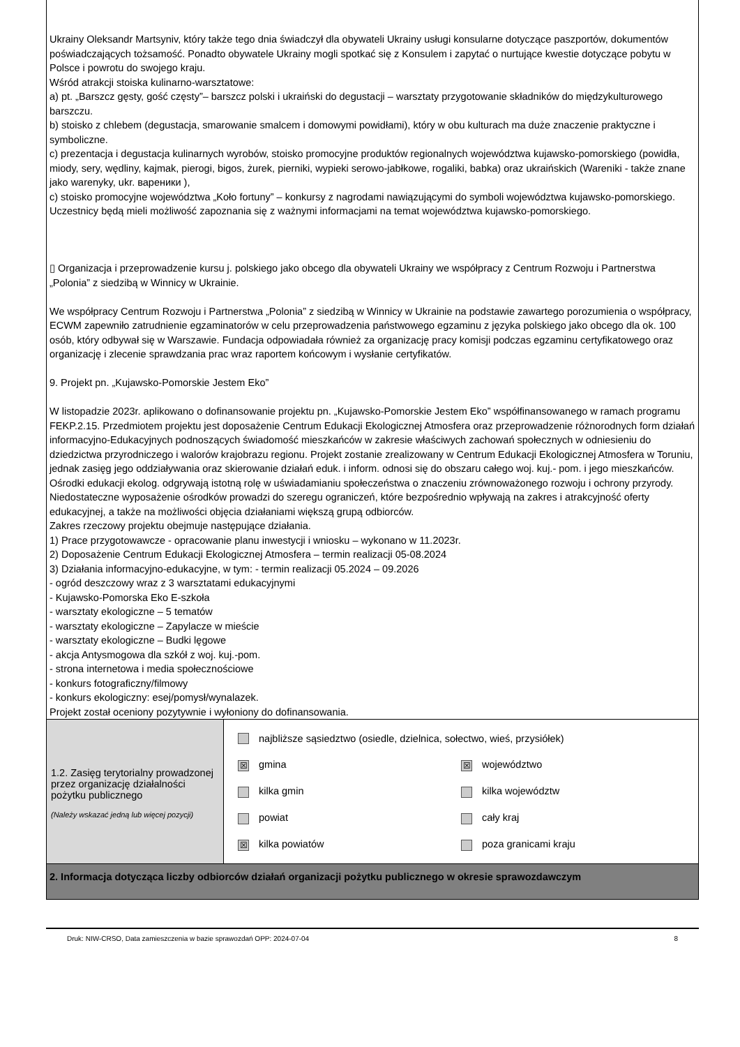Ukrainy Oleksandr Martsyniv, który także tego dnia świadczył dla obywateli Ukrainy usługi konsularne dotyczące paszportów, dokumentów poświadczających tożsamość. Ponadto obywatele Ukrainy mogli spotkać się z Konsulem i zapytać o nurtujące kwestie dotyczące pobytu w Polsce i powrotu do swojego kraju.
Wśród atrakcji stoiska kulinarno-warsztatowe:
a) pt. „Barszcz gęsty, gość częsty”– barszcz polski i ukraiński do degustacji – warsztaty przygotowanie składników do międzykulturowego barszczu.
b) stoisko z chlebem (degustacja, smarowanie smalcem i domowymi powidłami), który w obu kulturach ma duże znaczenie praktyczne i symboliczne.
c) prezentacja i degustacja kulinarnych wyrobów, stoisko promocyjne produktów regionalnych województwa kujawsko-pomorskiego (powidła, miody, sery, wędliny, kajmak, pierogi, bigos, żurek, pierniki, wypieki serowo-jabłkowe, rogaliki, babka) oraz ukraińskich (Wareniki - także znane jako warenyky, ukr. вареники ),
c) stoisko promocyjne województwa „Koło fortuny” – konkursy z nagrodami nawiązującymi do symboli województwa kujawsko-pomorskiego. Uczestnicy będą mieli możliwość zapoznania się z ważnymi informacjami na temat województwa kujawsko-pomorskiego.
▯ Organizacja i przeprowadzenie kursu j. polskiego jako obcego dla obywateli Ukrainy we współpracy z Centrum Rozwoju i Partnerstwa „Polonia” z siedzibą w Winnicy w Ukrainie.
We współpracy Centrum Rozwoju i Partnerstwa „Polonia” z siedzibą w Winnicy w Ukrainie na podstawie zawartego porozumienia o współpracy, ECWM zapewniło zatrudnienie egzaminatorów w celu przeprowadzenia państwowego egzaminu z języka polskiego jako obcego dla ok. 100 osób, który odbywał się w Warszawie. Fundacja odpowiadała również za organizację pracy komisji podczas egzaminu certyfikatowego oraz organizację i zlecenie sprawdzania prac wraz raportem końcowym i wysłanie certyfikatów.
9. Projekt pn. „Kujawsko-Pomorskie Jestem Eko”
W listopadzie 2023r. aplikowano o dofinansowanie projektu pn. „Kujawsko-Pomorskie Jestem Eko” współfinansowanego w ramach programu FEKP.2.15. Przedmiotem projektu jest doposażenie Centrum Edukacji Ekologicznej Atmosfera oraz przeprowadzenie różnorodnych form działań informacyjno-Edukacyjnych podnoszących świadomość mieszkańców w zakresie właściwych zachowań społecznych w odniesieniu do dziedzictwa przyrodniczego i walorów krajobrazu regionu. Projekt zostanie zrealizowany w Centrum Edukacji Ekologicznej Atmosfera w Toruniu, jednak zasięg jego oddziaływania oraz skierowanie działań eduk. i inform. odnosi się do obszaru całego woj. kuj.- pom. i jego mieszkańców. Ośrodki edukacji ekolog. odgrywają istotną rolę w uświadamianiu społeczeństwa o znaczeniu zrównoważonego rozwoju i ochrony przyrody. Niedostateczne wyposażenie ośrodków prowadzi do szeregu ograniczeń, które bezpośrednio wpływają na zakres i atrakcyjność oferty edukacyjnej, a także na możliwości objęcia działaniami większą grupą odbiorców.
Zakres rzeczowy projektu obejmuje następujące działania.
1) Prace przygotowawcze - opracowanie planu inwestycji i wniosku – wykonano w 11.2023r.
2) Doposażenie Centrum Edukacji Ekologicznej Atmosfera – termin realizacji 05-08.2024
3) Działania informacyjno-edukacyjne, w tym: - termin realizacji 05.2024 – 09.2026
- ogród deszczowy wraz z 3 warsztatami edukacyjnymi
- Kujawsko-Pomorska Eko E-szkoła
- warsztaty ekologiczne – 5 tematów
- warsztaty ekologiczne – Zapylacze w mieście
- warsztaty ekologiczne – Budki lęgowe
- akcja Antysmogowa dla szkół z woj. kuj.-pom.
- strona internetowa i media społecznościowe
- konkurs fotograficzny/filmowy
- konkurs ekologiczny: esej/pomysł/wynalazek.
Projekt został oceniony pozytywnie i wyłoniony do dofinansowania.
| 1.2. Zasięg terytorialny prowadzonej przez organizację działalności pożytku publicznego (Należy wskazać jedną lub więcej pozycji) | najbliższe sąsiedztwo (osiedle, dzielnica, sołectwo, wieś, przysiółek) ☒ gmina ☒ województwo kilka gmin kilka województw powiat cały kraj ☒ kilka powiatów poza granicami kraju |
| 2. Informacja dotycząca liczby odbiorców działań organizacji pożytku publicznego w okresie sprawozdawczym | |
Druk: NIW-CRSO, Data zamieszczenia w bazie sprawozdań OPP: 2024-07-04 8